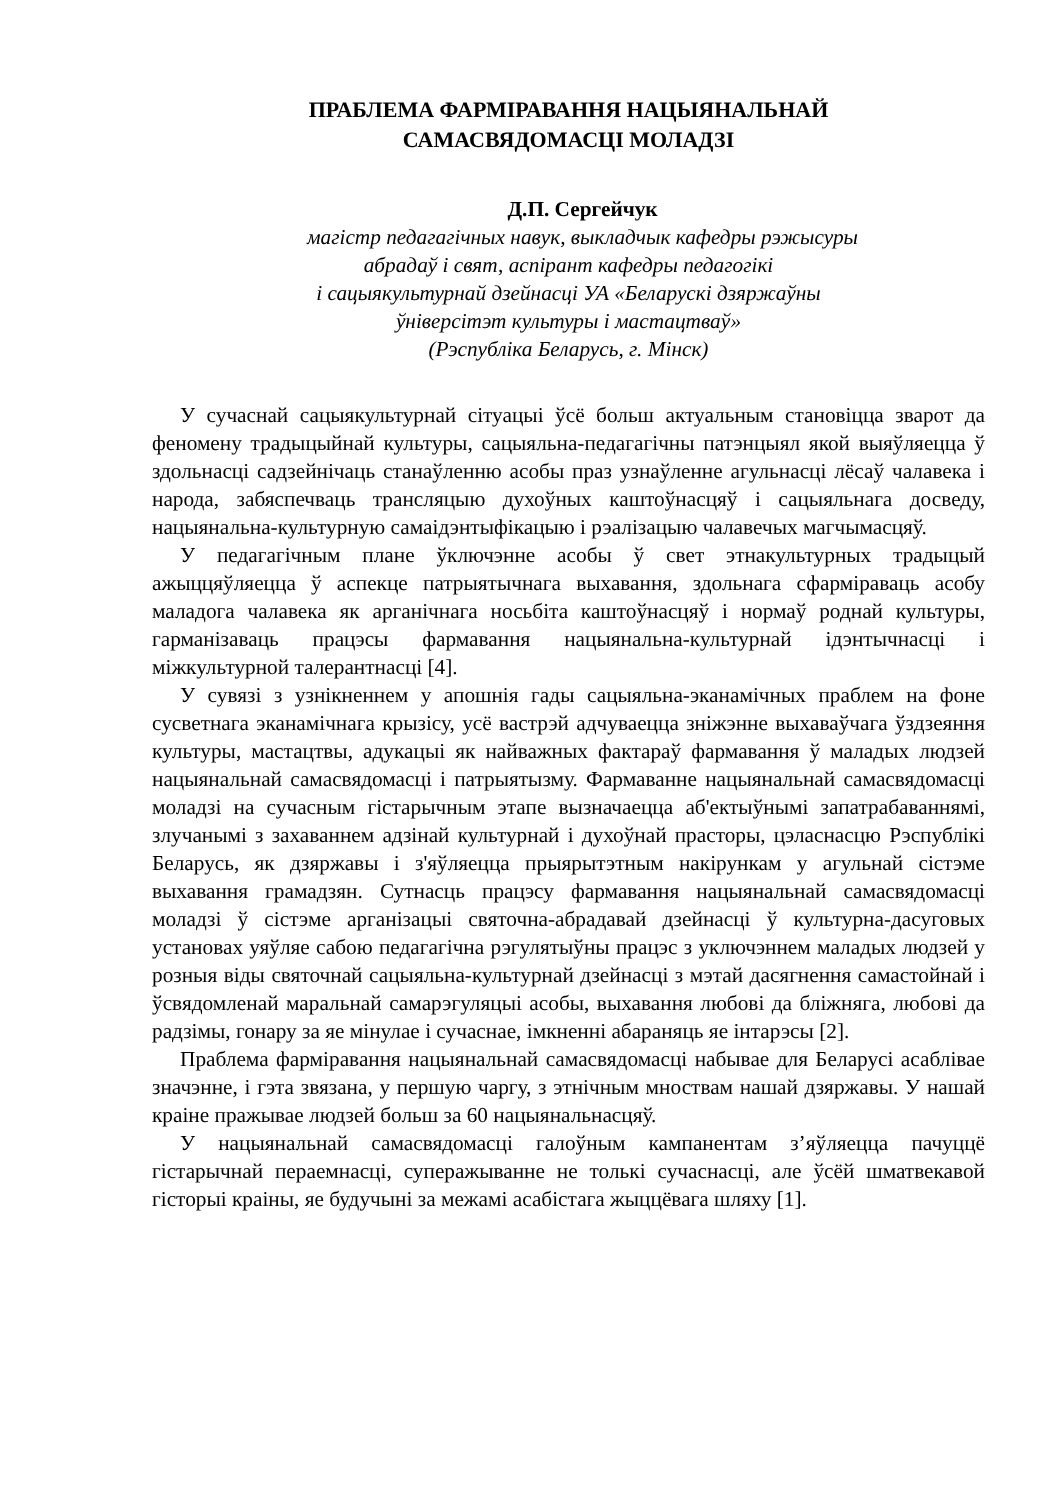ПРАБЛЕМА ФАРМІРАВАННЯ НАЦЫЯНАЛЬНАЙ
САМАСВЯДОМАСЦІ МОЛАДЗІ
Д.П. Сергейчук
магістр педагагічных навук, выкладчык кафедры рэжысуры
абрадаў і свят, аспірант кафедры педагогікі
і сацыякультурнай дзейнасці УА «Беларускі дзяржаўны
ўніверсітэт культуры і мастацтваў»
(Рэспубліка Беларусь, г. Мінск)
У сучаснай сацыякультурнай сітуацыі ўсё больш актуальным становіцца зварот да феномену традыцыйнай культуры, сацыяльна-педагагічны патэнцыял якой выяўляецца ў здольнасці садзейнічаць станаўленню асобы праз узнаўленне агульнасці лёсаў чалавека і народа, забяспечваць трансляцыю духоўных каштоўнасцяў і сацыяльнага досведу, нацыянальна-культурную самаідэнтыфікацыю і рэалізацыю чалавечых магчымасцяў.
У педагагічным плане ўключэнне асобы ў свет этнакультурных традыцый ажыццяўляецца ў аспекце патрыятычнага выхавання, здольнага сфарміраваць асобу маладога чалавека як арганічнага носьбіта каштоўнасцяў і нормаў роднай культуры, гарманізаваць працэсы фармавання нацыянальна-культурнай ідэнтычнасці і міжкультурной талерантнасці [4].
У сувязі з узнікненнем у апошнія гады сацыяльна-эканамічных праблем на фоне сусветнага эканамічнага крызісу, усё вастрэй адчуваецца зніжэнне выхаваўчага ўздзеяння культуры, мастацтвы, адукацыі як найважных фактараў фармавання ў маладых людзей нацыянальнай самасвядомасці і патрыятызму. Фармаванне нацыянальнай самасвядомасці моладзі на сучасным гістарычным этапе вызначаецца аб'ектыўнымі запатрабаваннямі, злучанымі з захаваннем адзінай культурнай і духоўнай прасторы, цэласнасцю Рэспублікі Беларусь, як дзяржавы і з'яўляецца прыярытэтным накірункам у агульнай сістэме выхавання грамадзян. Сутнасць працэсу фармавання нацыянальнай самасвядомасці моладзі ў сістэме арганізацыі святочна-абрадавай дзейнасці ў культурна-дасуговых установах уяўляе сабою педагагічна рэгулятыўны працэс з уключэннем маладых людзей у розныя віды святочнай сацыяльна-культурнай дзейнасці з мэтай дасягнення самастойнай і ўсвядомленай маральнай самарэгуляцыі асобы, выхавання любові да бліжняга, любові да радзімы, гонару за яе мінулае і сучаснае, імкненні абараняць яе інтарэсы [2].
Праблема фарміравання нацыянальнай самасвядомасці набывае для Беларусі асаблівае значэнне, і гэта звязана, у першую чаргу, з этнічным мноствам нашай дзяржавы. У нашай краіне пражывае людзей больш за 60 нацыянальнасцяў.
У нацыянальнай самасвядомасці галоўным кампанентам з’яўляецца пачуццё гістарычнай пераемнасці, суперажыванне не толькі сучаснасці, але ўсёй шматвекавой гісторыі краіны, яе будучыні за межамі асабістага жыццёвага шляху [1].